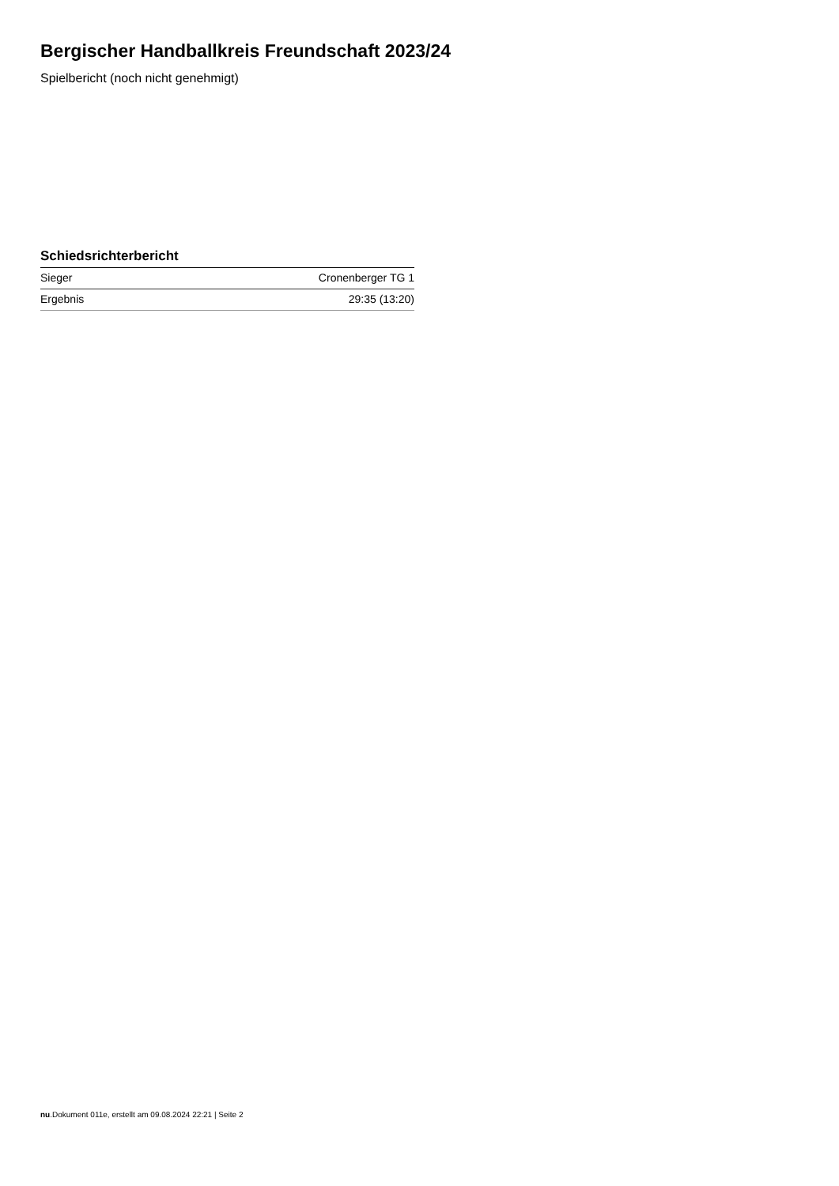Bergischer Handballkreis Freundschaft 2023/24
Spielbericht (noch nicht genehmigt)
Schiedsrichterbericht
| Sieger | Cronenberger TG 1 |
| Ergebnis | 29:35 (13:20) |
nu.Dokument 011e, erstellt am 09.08.2024 22:21 | Seite 2